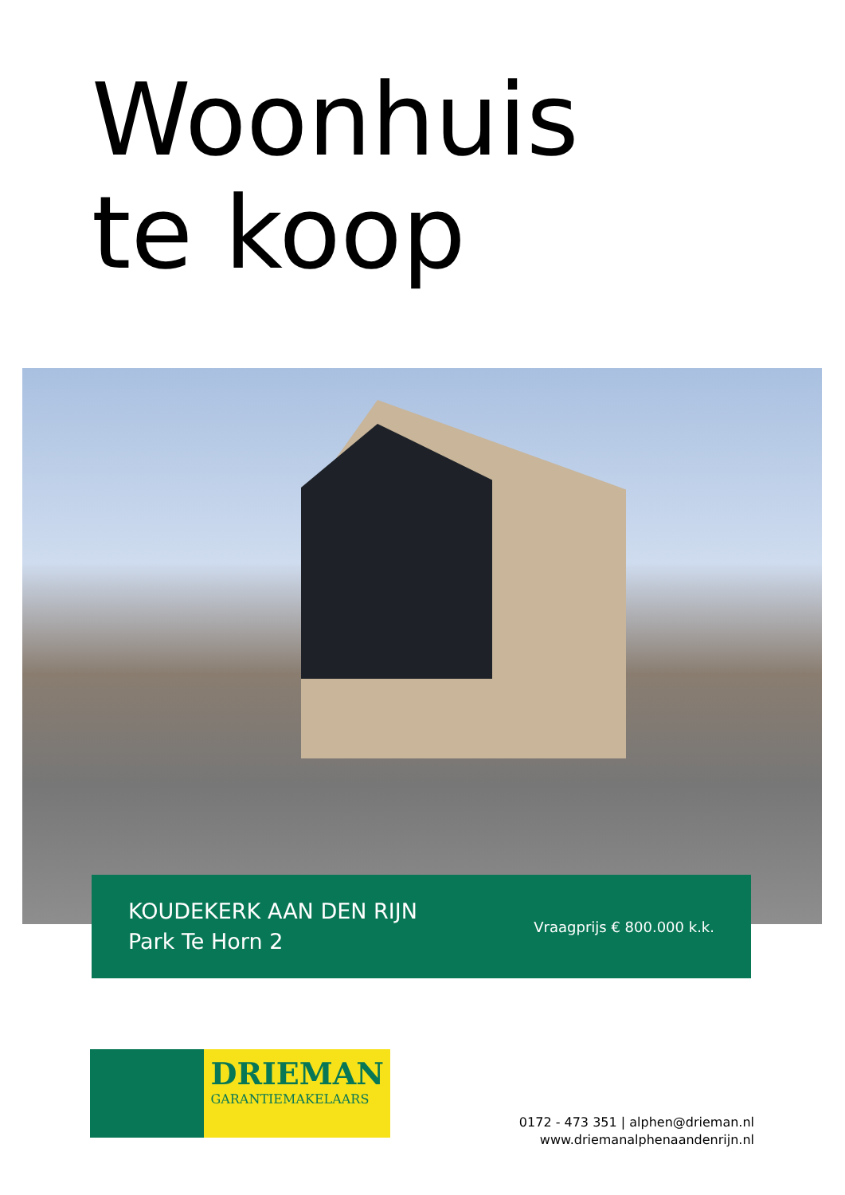Woonhuis
te koop
KOUDEKERK AAN DEN RIJN
Park Te Horn 2
Vraagprijs € 800.000 k.k.
DRIEMAN
GARANTIEMAKELAARS
0172 - 473 351 | alphen@drieman.nl
www.driemanalphenaandenrijn.nl